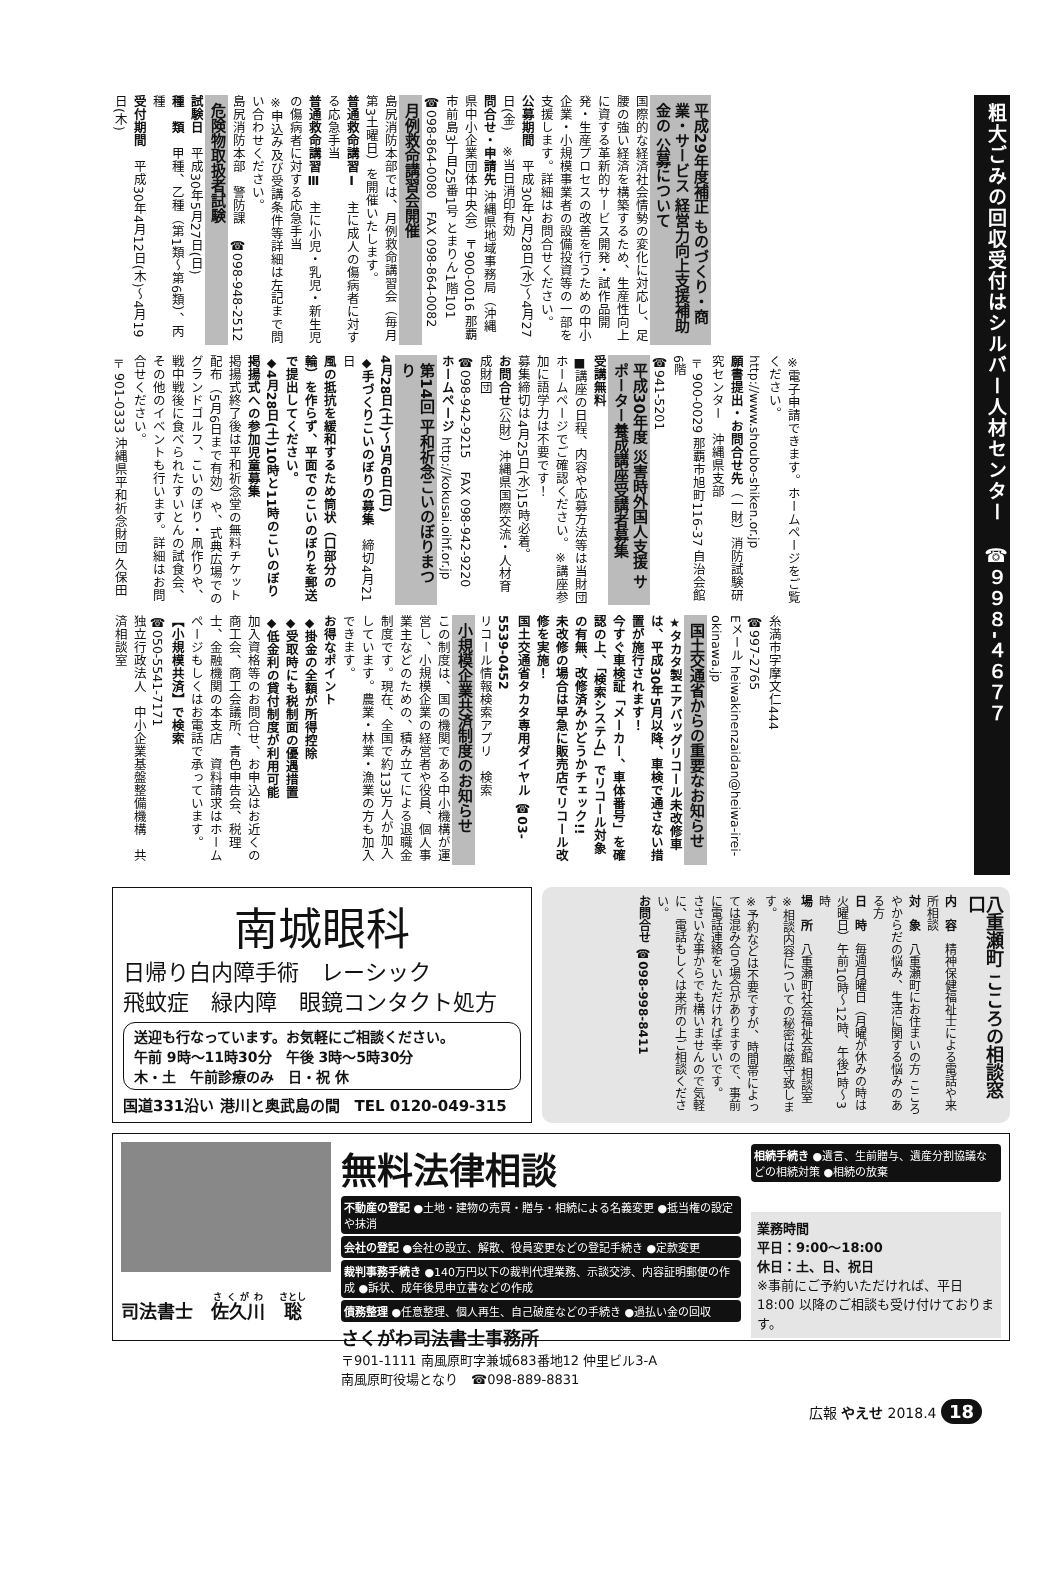粗大ごみの回収受付はシルバー人材センター　☎９９８-４６７７
平成29年度補正 ものづくり・商業・サービス 経営力向上支援補助金の 公募について
国際的な経済社会情勢の変化に対応し、足腰の強い経済を構築するため、生産性向上に資する革新的サービス開発・試作品開発・生産プロセスの改善を行うための中小企業・小規模事業者の設備投資等の一部を支援します。詳細はお問合せください。
公募期間　平成30年2月28日(水)～4月27日(金)　※当日消印有効
問合せ・申請先 沖縄県地域事務局（沖縄県中小企業団体中央会）〒900-0016 那覇市前島3丁目25番1号 とまりん1階101
☎098-864-0080　FAX 098-864-0082
月例救命講習会開催
島尻消防本部では、月例救命講習会（毎月第3土曜日）を開催いたします。
普通救命講習Ⅰ　主に成人の傷病者に対する応急手当
普通救命講習Ⅲ　主に小児・乳児・新生児の傷病者に対する応急手当
※申込み及び受講条件等詳細は左記まで問い合わせください。
島尻消防本部　警防課　☎098-948-2512
危険物取扱者試験
試験日　平成30年5月27日(日)
種　類　甲種、乙種（第1類～第6類）、丙種
受付期間　平成30年4月12日(木)～4月19日(木)
※電子申請できます。ホームページをご覧ください。
http://www.shoubo-shiken.or.jp
願書提出・お問合せ先（一財）消防試験研究センター　沖縄県支部
〒900-0029 那覇市旭町116-37 自治会館6階
☎941-5201
平成30年度 災害時外国人支援 サポーター養成講座受講者募集
受講無料
■講座の日程、内容や応募方法等は当財団ホームページでご確認ください。※講座参加に語学力は不要です！
募集締切は4月25日(水)15時必着。
お問合せ（公財）沖縄県国際交流・人材育成財団
☎098-942-9215　FAX 098-942-9220
ホームページ http://kokusai.oihf.or.jp
第14回 平和祈念こいのぼりまつり
4月28日(土)～5月6日(日)
◆手づくりこいのぼりの募集　締切4月21日
風の抵抗を緩和するため筒状（口部分の輪）を作らず、平面でのこいのぼりを郵送で提出してください。
◆4月28日(土)10時と11時のこいのぼり掲揚式への参加児童募集
掲揚式終了後は平和祈念堂の無料チケット配布（5月6日まで有効）や、式典広場でのグランドゴルフ、こいのぼり・凧作りや、戦中戦後に食べられたすいとんの試食会、その他のイベントも行います。詳細はお問合せください。
〒901-0333 沖縄県平和祈念財団 久保田
糸満市字摩文仁444
☎997-2765
Eメール heiwakinenzaidan@heiwa-irei-okinawa.jp
国土交通省からの重要なお知らせ
★タカタ製エアバッグリコール未改修車は、平成30年5月以降、車検で通さない措置が施行されます！
今すぐ車検証「メーカー、車体番号」を確認の上、「検索システム」でリコール対象の有無、改修済みかどうかチェック!!
未改修の場合は早急に販売店でリコール改修を実施！
国土交通省タカタ専用ダイヤル ☎03-5539-0452
リコール情報検索アプリ　検索
小規模企業共済制度のお知らせ
この制度は、国の機関である中小機構が運営し、小規模企業の経営者や役員、個人事業主などのための、積み立てによる退職金制度です。現在、全国で約133万人が加入しています。農業・林業・漁業の方も加入できます。
お得なポイント
◆掛金の全額が所得控除
◆受取時にも税制面の優遇措置
◆低金利の貸付制度が利用可能
加入資格等のお問合せ、お申込はお近くの商工会、商工会議所、青色申告会、税理士、金融機関の本支店　資料請求はホームページもしくはお電話で承っています。
【小規模共済】で検索
☎050-5541-7171
独立行政法人　中小企業基盤整備機構　共済相談室
南城眼科
日帰り白内障手術　レーシック
飛蚊症　緑内障　眼鏡コンタクト処方
送迎も行なっています。お気軽にご相談ください。
午前 9時～11時30分　午後 3時～5時30分
木・土　午前診療のみ　日・祝 休
国道331沿い 港川と奥武島の間　TEL 0120-049-315
八重瀬町 こころの相談窓口
内　容　精神保健福祉士による電話や来所相談
対　象　八重瀬町にお住まいの方 こころやからだの悩み、生活に関する悩みのある方
日　時　毎週月曜日（月曜が休みの時は火曜日）午前10時～12時、午後1時～3時
場　所　八重瀬町社会福祉会館 相談室
※相談内容についての秘密は厳守致します。
※予約などは不要ですが、時間帯によっては混み合う場合がありますので、事前に電話連絡をいただければ幸いです。
ささいな事からでも構いませんので気軽に、電話もしくは来所の上ご相談ください。
お問合せ ☎098-998-8411
司法書士　佐久川　聡
無料法律相談
不動産の登記 ●土地・建物の売買・贈与・相続による名義変更 ●抵当権の設定や抹消
会社の登記 ●会社の設立、解散、役員変更などの登記手続き ●定款変更
裁判事務手続き ●140万円以下の裁判代理業務、示談交渉、内容証明郵便の作成 ●訴状、成年後見申立書などの作成
債務整理 ●任意整理、個人再生、自己破産などの手続き ●過払い金の回収
さくがわ司法書士事務所
〒901-1111 南風原町字兼城683番地12 仲里ビル3-A
南風原町役場となり　☎098-889-8831
相続手続き ●遺言、生前贈与、遺産分割協議などの相続対策 ●相続の放棄
業務時間
平日：9:00～18:00
休日：土、日、祝日
※事前にご予約いただければ、平日 18:00 以降のご相談も受け付けております。
広報 やえせ 2018.4 18